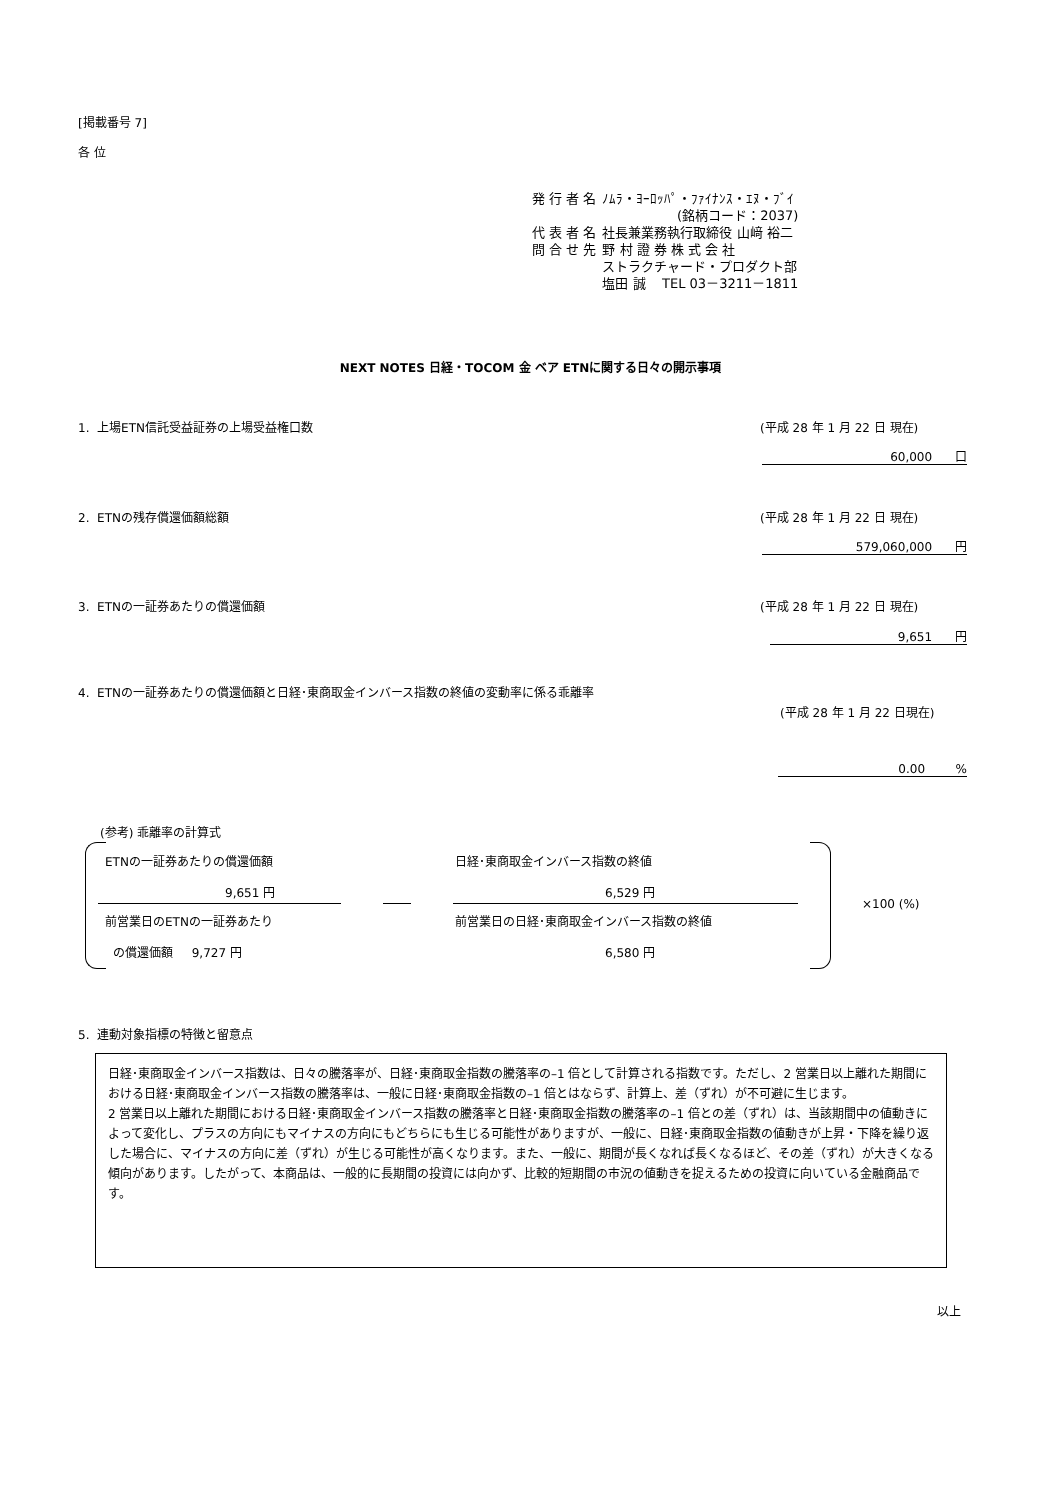[掲載番号 7]
各 位
| 発 行 者 名 | ﾉﾑﾗ・ﾖｰﾛｯﾊﾟ・ﾌｧｲﾅﾝｽ・ｴﾇ・ﾌﾞｲ |
| | (銘柄コード：2037) |
| 代 表 者 名 | 社長兼業務執行取締役 山﨑 裕二 |
| 問 合 せ 先 | 野 村 證 券 株 式 会 社 |
| | ストラクチャード・プロダクト部 |
| | 塩田 誠 TEL 03－3211－1811 |
NEXT NOTES 日経・TOCOM 金 ベア ETNに関する日々の開示事項
1. 上場ETN信託受益証券の上場受益権口数
(平成 28 年 1 月 22 日 現在)
60,000 口
2. ETNの残存償還価額総額 (平成 28 年 1 月 22 日 現在)
579,060,000 円
3. ETNの一証券あたりの償還価額 (平成 28 年 1 月 22 日 現在)
9,651 円
4. ETNの一証券あたりの償還価額と日経･東商取金インバース指数の終値の変動率に係る乖離率
(平成 28 年 1 月 22 日現在)
0.00 %
(参考) 乖離率の計算式
ETNの一証券あたりの償還価額
9,651 円
前営業日のETNの一証券あたり
の償還価額 9,727 円
日経･東商取金インバース指数の終値
6,529 円
前営業日の日経･東商取金インバース指数の終値
6,580 円
×100 (%)
5. 連動対象指標の特徴と留意点
日経･東商取金インバース指数は、日々の騰落率が、日経･東商取金指数の騰落率の–1 倍として計算される指数です。ただし、2 営業日以上離れた期間における日経･東商取金インバース指数の騰落率は、一般に日経･東商取金指数の–1 倍とはならず、計算上、差（ずれ）が不可避に生じます。
2 営業日以上離れた期間における日経･東商取金インバース指数の騰落率と日経･東商取金指数の騰落率の–1 倍との差（ずれ）は、当該期間中の値動きによって変化し、プラスの方向にもマイナスの方向にもどちらにも生じる可能性がありますが、一般に、日経･東商取金指数の値動きが上昇・下降を繰り返した場合に、マイナスの方向に差（ずれ）が生じる可能性が高くなります。また、一般に、期間が長くなれば長くなるほど、その差（ずれ）が大きくなる傾向があります。したがって、本商品は、一般的に長期間の投資には向かず、比較的短期間の市況の値動きを捉えるための投資に向いている金融商品です。
以上